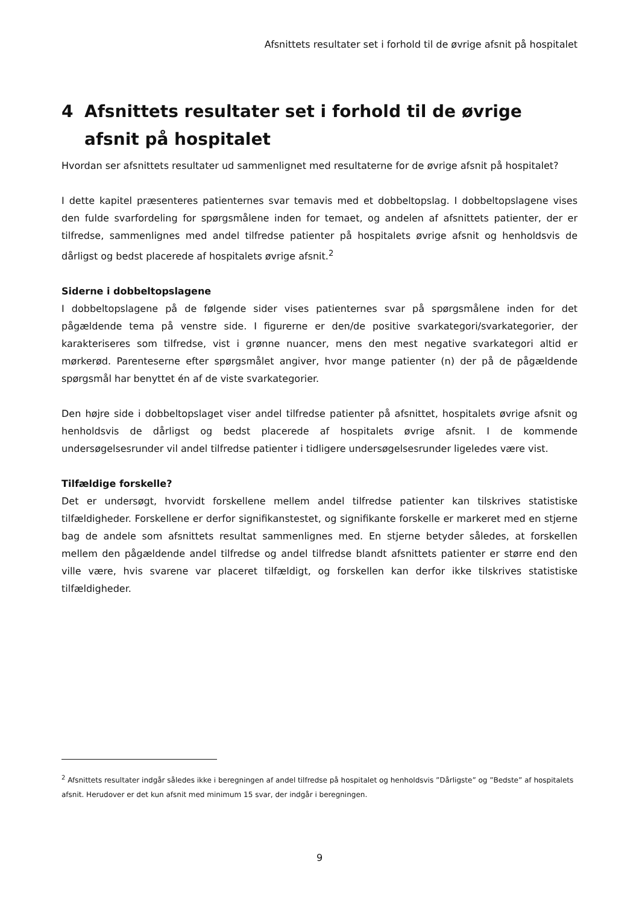Afsnittets resultater set i forhold til de øvrige afsnit på hospitalet
4 Afsnittets resultater set i forhold til de øvrige afsnit på hospitalet
Hvordan ser afsnittets resultater ud sammenlignet med resultaterne for de øvrige afsnit på hospitalet?
I dette kapitel præsenteres patienternes svar temavis med et dobbeltopslag. I dobbeltopslagene vises den fulde svarfordeling for spørgsmålene inden for temaet, og andelen af afsnittets patienter, der er tilfredse, sammenlignes med andel tilfredse patienter på hospitalets øvrige afsnit og henholdsvis de dårligst og bedst placerede af hospitalets øvrige afsnit.<sup>2</sup>
Siderne i dobbeltopslagene
I dobbeltopslagene på de følgende sider vises patienternes svar på spørgsmålene inden for det pågældende tema på venstre side. I figurerne er den/de positive svarkategori/svarkategorier, der karakteriseres som tilfredse, vist i grønne nuancer, mens den mest negative svarkategori altid er mørkerød. Parenteserne efter spørgsmålet angiver, hvor mange patienter (n) der på de pågældende spørgsmål har benyttet én af de viste svarkategorier.
Den højre side i dobbeltopslaget viser andel tilfredse patienter på afsnittet, hospitalets øvrige afsnit og henholdsvis de dårligst og bedst placerede af hospitalets øvrige afsnit. I de kommende undersøgelsesrunder vil andel tilfredse patienter i tidligere undersøgelsesrunder ligeledes være vist.
Tilfældige forskelle?
Det er undersøgt, hvorvidt forskellene mellem andel tilfredse patienter kan tilskrives statistiske tilfældigheder. Forskellene er derfor signifikanstestet, og signifikante forskelle er markeret med en stjerne bag de andele som afsnittets resultat sammenlignes med. En stjerne betyder således, at forskellen mellem den pågældende andel tilfredse og andel tilfredse blandt afsnittets patienter er større end den ville være, hvis svarene var placeret tilfældigt, og forskellen kan derfor ikke tilskrives statistiske tilfældigheder.
<sup>2</sup> Afsnittets resultater indgår således ikke i beregningen af andel tilfredse på hospitalet og henholdsvis ”Dårligste” og ”Bedste” af hospitalets afsnit. Herudover er det kun afsnit med minimum 15 svar, der indgår i beregningen.
9